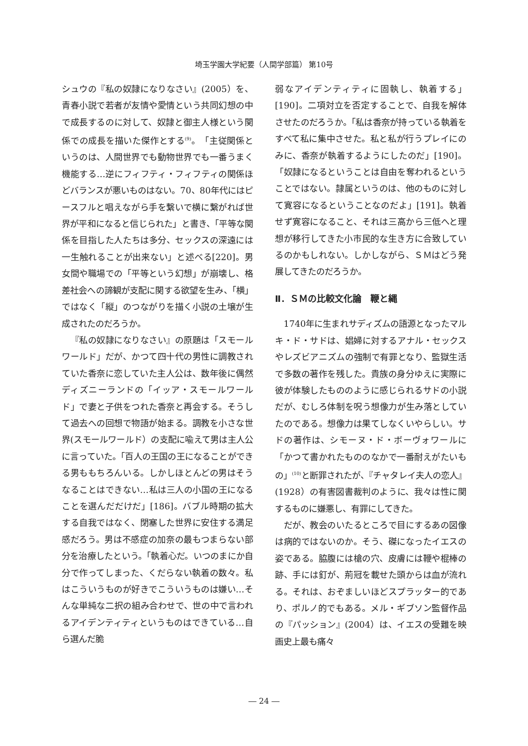埼玉学園大学紀要（人間学部篇） 第10号
シュウの『私の奴隷になりなさい』(2005）を、青春小説で若者が友情や愛情という共同幻想の中で成長するのに対して、奴隷と御主人様という関係での成長を描いた傑作とする<sup>(9)</sup>。「主従関係というのは、人間世界でも動物世界でも一番うまく機能する…逆にフィフティ・フィフティの関係ほどバランスが悪いものはない。70、80年代にはピースフルと唱えながら手を繋いで横に繋がれば世界が平和になると信じられた」と書き、「平等な関係を目指した人たちは多分、セックスの深遠には一生触れることが出来ない」と述べる[220]。男女間や職場での「平等という幻想」が崩壊し、格差社会への諦観が支配に関する欲望を生み、「横」ではなく「縦」のつながりを描く小説の土壌が生成されたのだろうか。
『私の奴隷になりなさい』の原題は「スモールワールド」だが、かつて四十代の男性に調教されていた香奈に恋していた主人公は、数年後に偶然ディズニーランドの「イッア・スモールワールド」で妻と子供をつれた香奈と再会する。そうして過去への回想で物語が始まる。調教を小さな世界(スモールワールド）の支配に喩えて男は主人公に言っていた。「百人の王国の王になることができる男ももちろんいる。しかしほとんどの男はそうなることはできない…私は三人の小国の王になることを選んだだけだ」[186]。バブル時期の拡大する自我ではなく、閉塞した世界に安住する満足感だろう。男は不感症の加奈の最もつまらない部分を治療したという。「執着心だ。いつのまにか自分で作ってしまった、くだらない執着の数々。私はこういうものが好きでこういうものは嫌い…そんな単純な二択の組み合わせで、世の中で言われるアイデンティティというものはできている…自ら選んだ脆
弱なアイデンティティに固執し、執着する」[190]。二項対立を否定することで、自我を解体させたのだろうか。「私は香奈が持っている執着をすべて私に集中させた。私と私が行うプレイにのみに、香奈が執着するようにしたのだ」[190]。「奴隷になるということは自由を奪われるということではない。隷属というのは、他のものに対して寛容になるということなのだよ」[191]。執着せず寛容になること、それは三高から三低へと理想が移行してきた小市民的な生き方に合致しているのかもしれない。しかしながら、ＳＭはどう発展してきたのだろうか。
Ⅱ．ＳＭの比較文化論　鞭と縄
1740年に生まれサディズムの語源となったマルキ・ド・サドは、娼婦に対するアナル・セックスやレズビアニズムの強制で有罪となり、監獄生活で多数の著作を残した。貴族の身分ゆえに実際に彼が体験したもののように感じられるサドの小説だが、むしろ体制を呪う想像力が生み落としていたのである。想像力は果てしなくいやらしい。サドの著作は、シモーヌ・ド・ボーヴォワールに「かつて書かれたもののなかで一番耐えがたいもの」<sup>(10)</sup>と断罪されたが、『チャタレイ夫人の恋人』(1928）の有害図書裁判のように、我々は性に関するものに嫌悪し、有罪にしてきた。
だが、教会のいたるところで目にするあの図像は病的ではないのか。そう、磔になったイエスの姿である。脇腹には槍の穴、皮膚には鞭や棍棒の跡、手には釘が、荊冠を載せた頭からは血が流れる。それは、おぞましいほどスプラッター的であり、ポルノ的でもある。メル・ギブソン監督作品の『パッション』(2004）は、イエスの受難を映画史上最も痛々
― 24 ―